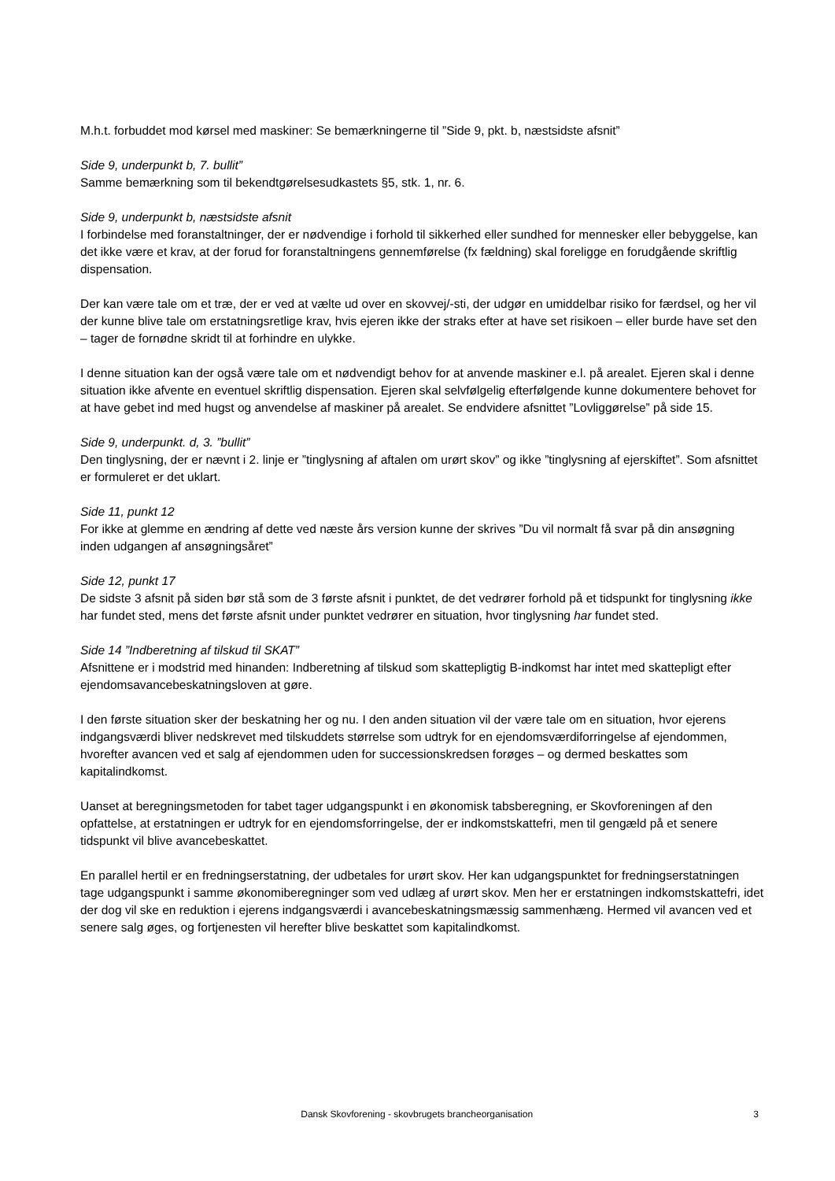M.h.t. forbuddet mod kørsel med maskiner: Se bemærkningerne til ”Side 9, pkt. b, næstsidste afsnit”
Side 9, underpunkt b, 7. bullit”
Samme bemærkning som til bekendtgørelsesudkastets §5, stk. 1, nr. 6.
Side 9, underpunkt b, næstsidste afsnit
I forbindelse med foranstaltninger, der er nødvendige i forhold til sikkerhed eller sundhed for mennesker eller bebyggelse, kan det ikke være et krav, at der forud for foranstaltningens gennemførelse (fx fældning) skal foreligge en forudgående skriftlig dispensation.
Der kan være tale om et træ, der er ved at vælte ud over en skovvej/-sti, der udgør en umiddelbar risiko for færdsel, og her vil der kunne blive tale om erstatningsretlige krav, hvis ejeren ikke der straks efter at have set risikoen – eller burde have set den – tager de fornødne skridt til at forhindre en ulykke.
I denne situation kan der også være tale om et nødvendigt behov for at anvende maskiner e.l. på arealet. Ejeren skal i denne situation ikke afvente en eventuel skriftlig dispensation. Ejeren skal selvfølgelig efterfølgende kunne dokumentere behovet for at have gebet ind med hugst og anvendelse af maskiner på arealet. Se endvidere afsnittet ”Lovliggørelse” på side 15.
Side 9, underpunkt. d, 3. ”bullit”
Den tinglysning, der er nævnt i 2. linje er ”tinglysning af aftalen om urørt skov” og ikke ”tinglysning af ejerskiftet”. Som afsnittet er formuleret er det uklart.
Side 11, punkt 12
For ikke at glemme en ændring af dette ved næste års version kunne der skrives ”Du vil normalt få svar på din ansøgning inden udgangen af ansøgningsåret”
Side 12, punkt 17
De sidste 3 afsnit på siden bør stå som de 3 første afsnit i punktet, de det vedrører forhold på et tidspunkt for tinglysning ikke har fundet sted, mens det første afsnit under punktet vedrører en situation, hvor tinglysning har fundet sted.
Side 14 ”Indberetning af tilskud til SKAT”
Afsnittene er i modstrid med hinanden: Indberetning af tilskud som skattepligtig B-indkomst har intet med skattepligt efter ejendomsavancebeskatningsloven at gøre.
I den første situation sker der beskatning her og nu. I den anden situation vil der være tale om en situation, hvor ejerens indgangsværdi bliver nedskrevet med tilskuddets størrelse som udtryk for en ejendomsværdiforringelse af ejendommen, hvorefter avancen ved et salg af ejendommen uden for successionskredsen forøges – og dermed beskattes som kapitalindkomst.
Uanset at beregningsmetoden for tabet tager udgangspunkt i en økonomisk tabsberegning, er Skovforeningen af den opfattelse, at erstatningen er udtryk for en ejendomsforringelse, der er indkomstskattefri, men til gengæld på et senere tidspunkt vil blive avancebeskattet.
En parallel hertil er en fredningserstatning, der udbetales for urørt skov. Her kan udgangspunktet for fredningserstatningen tage udgangspunkt i samme økonomiberegninger som ved udlæg af urørt skov. Men her er erstatningen indkomstskattefri, idet der dog vil ske en reduktion i ejerens indgangsværdi i avancebeskatningsmæssig sammenhæng. Hermed vil avancen ved et senere salg øges, og fortjenesten vil herefter blive beskattet som kapitalindkomst.
Dansk Skovforening - skovbrugets brancheorganisation 3